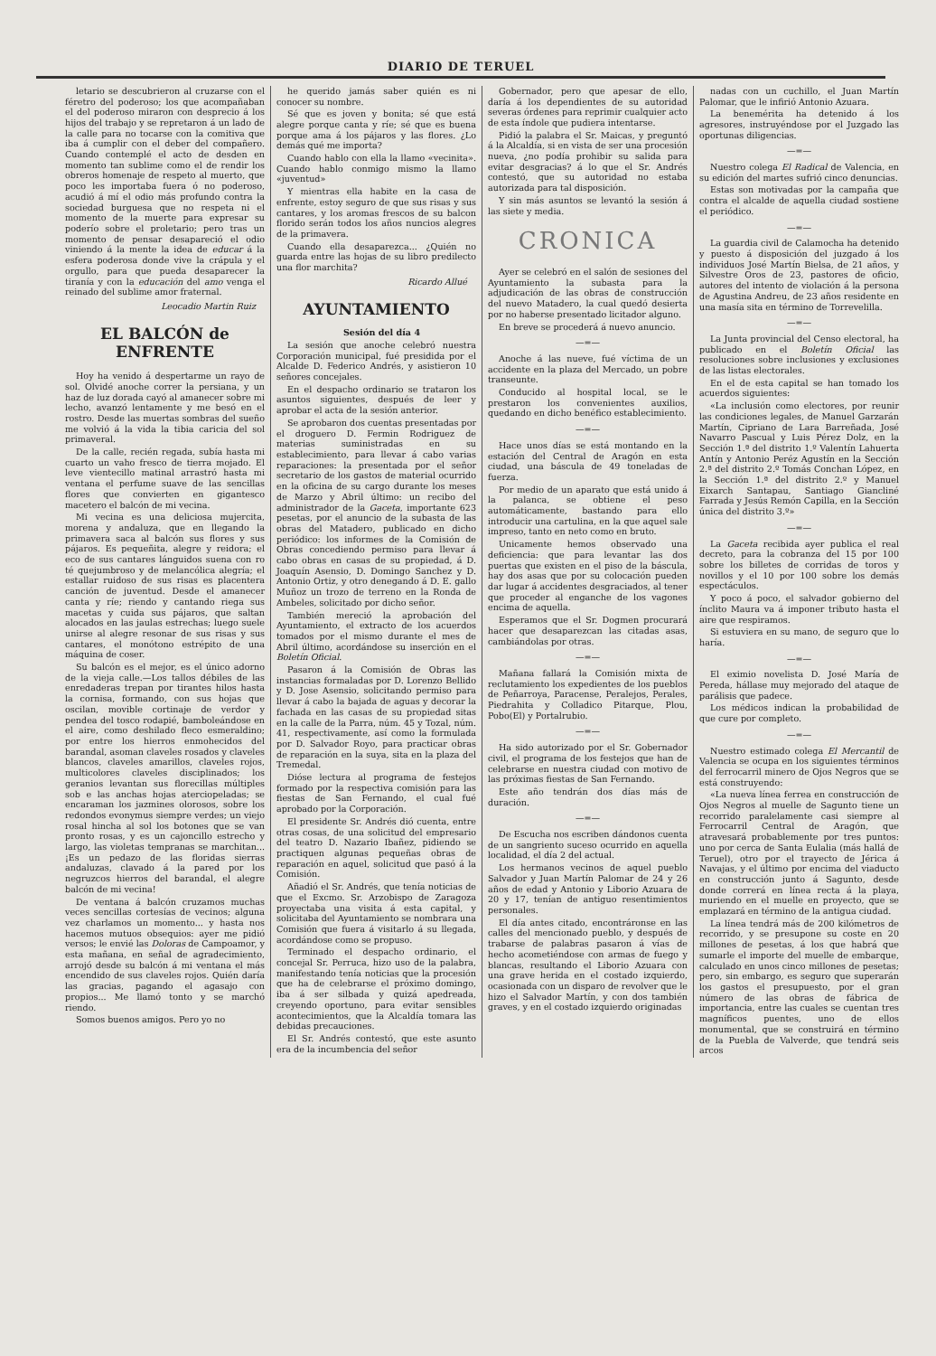DIARIO DE TERUEL
letario se descubrieron al cruzarse con el féretro del poderoso; los que acompañaban el del poderoso miraron con desprecio á los hijos del trabajo y se repretaron á un lado de la calle para no tocarse con la comitiva que iba á cumplir con el deber del compañero. Cuando contemplé el acto de desden en momento tan sublime como el de rendir los obreros homenaje de respeto al muerto, que poco les importaba fuera ó no poderoso, acudió á mí el odio más profundo contra la sociedad burguesa que no respeta ni el momento de la muerte para expresar su poderío sobre el proletario; pero tras un momento de pensar desapareció el odio viniendo á la mente la idea de educar á la esfera poderosa donde vive la crápula y el orgullo, para que pueda desaparecer la tiranía y con la educación del amo venga el reinado del sublime amor fraternal.
Leocadio Martin Ruiz
EL BALCÓN de ENFRENTE
Hoy ha venido á despertarme un rayo de sol. Olvidé anoche correr la persiana, y un haz de luz dorada cayó al amanecer sobre mi lecho, avanzó lentamente y me besó en el rostro. Desde las muertas sombras del sueño me volvió á la vida la tibia caricia del sol primaveral.
De la calle, recién regada, subía hasta mi cuarto un vaho fresco de tierra mojado. El leve vientecillo matinal arrastró hasta mi ventana el perfume suave de las sencillas flores que convierten en gigantesco macetero el balcón de mi vecina.
Mi vecina es una deliciosa mujercita, morena y andaluza, que en llegando la primavera saca al balcón sus flores y sus pájaros. Es pequeñita, alegre y reidora; el eco de sus cantares lánguidos suena con ro té quejumbroso y de melancólica alegría; el estallar ruidoso de sus risas es placentera canción de juventud. Desde el amanecer canta y ríe; riendo y cantando riega sus macetas y cuida sus pájaros, que saltan alocados en las jaulas estrechas; luego suele unirse al alegre resonar de sus risas y sus cantares, el monótono estrépito de una máquina de coser.
Su balcón es el mejor, es el único adorno de la vieja calle.—Los tallos débiles de las enredaderas trepan por tirantes hilos hasta la cornisa, formando, con sus hojas que oscilan, movible cortinaje de verdor y pendea del tosco rodapié, bamboleándose en el aire, como deshilado fleco esmeraldino; por entre los hierros enmohecidos del barandal, asoman claveles rosados y claveles blancos, claveles amarillos, claveles rojos, multicolores claveles disciplinados; los geranios levantan sus florecillas múltiples sob e las anchas hojas aterciopeladas; se encaraman los jazmines olorosos, sobre los redondos evonymus siempre verdes; un viejo rosal hincha al sol los botones que se van pronto rosas, y es un cajoncillo estrecho y largo, las violetas tempranas se marchitan... ¡Es un pedazo de las floridas sierras andaluzas, clavado á la pared por los negruzcos hierros del barandal, el alegre balcón de mi vecina!
De ventana á balcón cruzamos muchas veces sencillas cortesías de vecinos; alguna vez charlamos un momento... y hasta nos hacemos mutuos obsequios: ayer me pidió versos; le envié las Doloras de Campoamor, y esta mañana, en señal de agradecimiento, arrojó desde su balcón á mi ventana el más encendido de sus claveles rojos. Quién daría las gracias, pagando el agasajo con propios... Me llamó tonto y se marchó riendo.
Somos buenos amigos. Pero yo no
he querido jamás saber quién es ni conocer su nombre.
Sé que es joven y bonita; sé que está alegre porque canta y ríe; sé que es buena porque ama á los pájaros y las flores. ¿Lo demás qué me importa?
Cuando hablo con ella la llamo «vecinita». Cuando hablo conmigo mismo la llamo «juventud»
Y mientras ella habite en la casa de enfrente, estoy seguro de que sus risas y sus cantares, y los aromas frescos de su balcon florido serán todos los años nuncios alegres de la primavera.
Cuando ella desaparezca... ¿Quién no guarda entre las hojas de su libro predilecto una flor marchita?
Ricardo Allué
AYUNTAMIENTO
Sesión del día 4
La sesión que anoche celebró nuestra Corporación municipal, fué presidida por el Alcalde D. Federico Andrés, y asistieron 10 señores concejales.
En el despacho ordinario se trataron los asuntos siguientes, después de leer y aprobar el acta de la sesión anterior.
Se aprobaron dos cuentas presentadas por el droguero D. Fermin Rodriguez de materias suministradas en su establecimiento, para llevar á cabo varias reparaciones: la presentada por el señor secretario de los gastos de material ocurrido en la oficina de su cargo durante los meses de Marzo y Abril último: un recibo del administrador de la Gaceta, importante 623 pesetas, por el anuncio de la subasta de las obras del Matadero, publicado en dicho periódico: los informes de la Comisión de Obras concediendo permiso para llevar á cabo obras en casas de su propiedad, á D. Joaquín Asensio, D. Domingo Sanchez y D. Antonio Ortiz, y otro denegando á D. E. gallo Muñoz un trozo de terreno en la Ronda de Ambeles, solicitado por dicho señor.
También mereció la aprobación del Ayuntamiento, el extracto de los acuerdos tomados por el mismo durante el mes de Abril último, acordándose su inserción en el Boletín Oficial.
Pasaron á la Comisión de Obras las instancias formaladas por D. Lorenzo Bellido y D. Jose Asensio, solicitando permiso para llevar á cabo la bajada de aguas y decorar la fachada en las casas de su propiedad sitas en la calle de la Parra, núm. 45 y Tozal, núm. 41, respectivamente, así como la formulada por D. Salvador Royo, para practicar obras de reparación en la suya, sita en la plaza del Tremedal.
Dióse lectura al programa de festejos formado por la respectiva comisión para las fiestas de San Fernando, el cual fué aprobado por la Corporación.
El presidente Sr. Andrés dió cuenta, entre otras cosas, de una solicitud del empresario del teatro D. Nazario Ibañez, pidiendo se practiquen algunas pequeñas obras de reparación en aquel, solicitud que pasó á la Comisión.
Añadió el Sr. Andrés, que tenía noticias de que el Excmo. Sr. Arzobispo de Zaragoza proyectaba una visita á esta capital, y solicitaba del Ayuntamiento se nombrara una Comisión que fuera á visitarlo á su llegada, acordándose como se propuso.
Terminado el despacho ordinario, el concejal Sr. Perruca, hizo uso de la palabra, manifestando tenía noticias que la procesión que ha de celebrarse el próximo domingo, iba á ser silbada y quizá apedreada, creyendo oportuno, para evitar sensibles acontecimientos, que la Alcaldía tomara las debidas precauciones.
El Sr. Andrés contestó, que este asunto era de la incumbencia del señor
Gobernador, pero que apesar de ello, daría á los dependientes de su autoridad severas órdenes para reprimir cualquier acto de esta índole que pudiera intentarse.
Pidió la palabra el Sr. Maicas, y preguntó á la Alcaldía, si en vista de ser una procesión nueva, ¿no podía prohibir su salida para evitar desgracias? á lo que el Sr. Andrés contestó, que su autoridad no estaba autorizada para tal disposición.
Y sin más asuntos se levantó la sesión á las siete y media.
CRONICA
Ayer se celebró en el salón de sesiones del Ayuntamiento la subasta para la adjudicación de las obras de construcción del nuevo Matadero, la cual quedó desierta por no haberse presentado licitador alguno.
En breve se procederá á nuevo anuncio.
—=—
Anoche á las nueve, fué víctima de un accidente en la plaza del Mercado, un pobre transeunte.
Conducido al hospital local, se le prestaron los convenientes auxilios, quedando en dicho benéfico establecimiento.
—=—
Hace unos días se está montando en la estación del Central de Aragón en esta ciudad, una báscula de 49 toneladas de fuerza.
Por medio de un aparato que está unido á la palanca, se obtiene el peso automáticamente, bastando para ello introducir una cartulina, en la que aquel sale impreso, tanto en neto como en bruto.
Unicamente hemos observado una deficiencia: que para levantar las dos puertas que existen en el piso de la báscula, hay dos asas que por su colocación pueden dar lugar á accidentes desgraciados, al tener que proceder al enganche de los vagones encima de aquella.
Esperamos que el Sr. Dogmen procurará hacer que desaparezcan las citadas asas, cambiándolas por otras.
—=—
Mañana fallará la Comisión mixta de reclutamiento los expedientes de los pueblos de Peñarroya, Paracense, Peralejos, Perales, Piedrahita y Colladico Pitarque, Plou, Pobo(El) y Portalrubio.
—=—
Ha sido autorizado por el Sr. Gobernador civil, el programa de los festejos que han de celebrarse en nuestra ciudad con motivo de las próximas fiestas de San Fernando.
Este año tendrán dos días más de duración.
—=—
De Escucha nos escriben dándonos cuenta de un sangriento suceso ocurrido en aquella localidad, el día 2 del actual.
Los hermanos vecinos de aquel pueblo Salvador y Juan Martín Palomar de 24 y 26 años de edad y Antonio y Liborio Azuara de 20 y 17, tenían de antiguo resentimientos personales.
El día antes citado, encontráronse en las calles del mencionado pueblo, y después de trabarse de palabras pasaron á vías de hecho acometiéndose con armas de fuego y blancas, resultando el Liborio Azuara con una grave herida en el costado izquierdo, ocasionada con un disparo de revolver que le hizo el Salvador Martín, y con dos también graves, y en el costado izquierdo originadas
nadas con un cuchillo, el Juan Martín Palomar, que le infirió Antonio Azuara.
La benemérita ha detenido á los agresores, instruyéndose por el Juzgado las oportunas diligencias.
—=—
Nuestro colega El Radical de Valencia, en su edición del martes sufrió cinco denuncias.
Estas son motivadas por la campaña que contra el alcalde de aquella ciudad sostiene el periódico.
—=—
La guardia civil de Calamocha ha detenido y puesto á disposición del juzgado á los individuos José Martín Bielsa, de 21 años, y Silvestre Oros de 23, pastores de oficio, autores del intento de violación á la persona de Agustina Andreu, de 23 años residente en una masía sita en término de Torrevelilla.
—=—
La Junta provincial del Censo electoral, ha publicado en el Boletín Oficial las resoluciones sobre inclusiones y exclusiones de las listas electorales.
En el de esta capital se han tomado los acuerdos siguientes:
«La inclusión como electores, por reunir las condiciones legales, de Manuel Garzarán Martín, Cipriano de Lara Barreñada, José Navarro Pascual y Luis Pérez Dolz, en la Sección 1.ª del distrito 1.º Valentín Lahuerta Antín y Antonio Peréz Agustín en la Sección 2.ª del distrito 2.º Tomás Conchan López, en la Sección 1.ª del distrito 2.º y Manuel Eixarch Santapau, Santiago Giancliné Farrada y Jesús Remón Capilla, en la Sección única del distrito 3.º»
—=—
La Gaceta recibida ayer publica el real decreto, para la cobranza del 15 por 100 sobre los billetes de corridas de toros y novillos y el 10 por 100 sobre los demás espectáculos.
Y poco á poco, el salvador gobierno del ínclito Maura va á imponer tributo hasta el aire que respiramos.
Si estuviera en su mano, de seguro que lo haría.
—=—
El eximio novelista D. José María de Pereda, hállase muy mejorado del ataque de parálisis que padece.
Los médicos indican la probabilidad de que cure por completo.
—=—
Nuestro estimado colega El Mercantil de Valencia se ocupa en los siguientes términos del ferrocarril minero de Ojos Negros que se está construyendo:
«La nueva línea ferrea en construcción de Ojos Negros al muelle de Sagunto tiene un recorrido paralelamente casi siempre al Ferrocarril Central de Aragón, que atravesará probablemente por tres puntos: uno por cerca de Santa Eulalia (más hallá de Teruel), otro por el trayecto de Jérica á Navajas, y el último por encima del viaducto en construcción junto á Sagunto, desde donde correrá en línea recta á la playa, muriendo en el muelle en proyecto, que se emplazará en término de la antigua ciudad.
La línea tendrá más de 200 kilómetros de recorrido, y se presupone su coste en 20 millones de pesetas, á los que habrá que sumarle el importe del muelle de embarque, calculado en unos cinco millones de pesetas; pero, sin embargo, es seguro que superarán los gastos el presupuesto, por el gran número de las obras de fábrica de importancia, entre las cuales se cuentan tres magníficos puentes, uno de ellos monumental, que se construirá en término de la Puebla de Valverde, que tendrá seis arcos